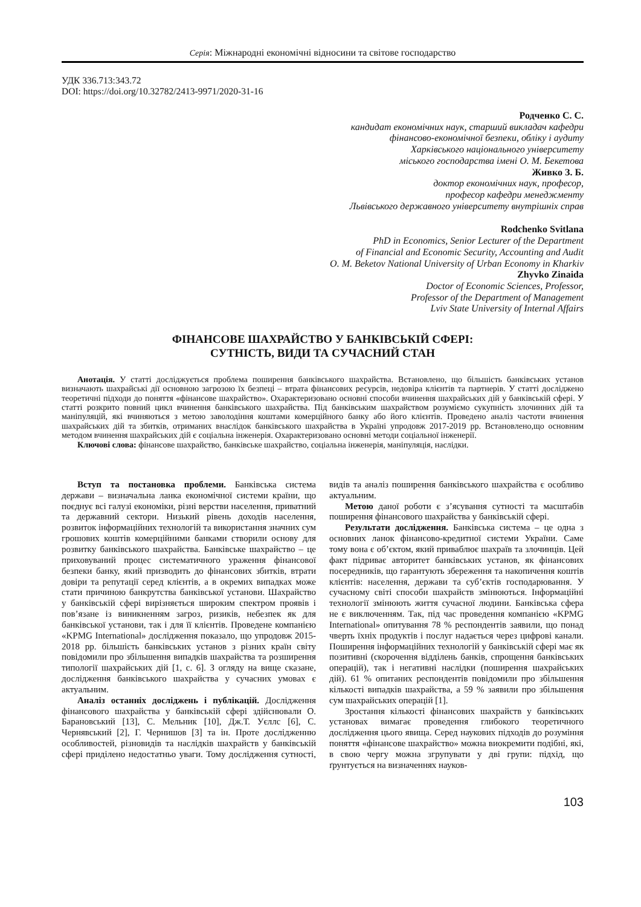Серія: Міжнародні економічні відносини та світове господарство
УДК 336.713:343.72
DOI: https://doi.org/10.32782/2413-9971/2020-31-16
Родченко С. С.
кандидат економічних наук, старший викладач кафедри
фінансово-економічної безпеки, обліку і аудиту
Харківського національного університету
міського господарства імені О. М. Бекетова
Живко З. Б.
доктор економічних наук, професор,
професор кафедри менеджменту
Львівського державного університету внутрішніх справ
Rodchenko Svitlana
PhD in Economics, Senior Lecturer of the Department
of Financial and Economic Security, Accounting and Audit
O. M. Beketov National University of Urban Economy in Kharkiv
Zhyvko Zinaida
Doctor of Economic Sciences, Professor,
Professor of the Department of Management
Lviv State University of Internal Affairs
ФІНАНСОВЕ ШАХРАЙСТВО У БАНКІВСЬКІЙ СФЕРІ:
СУТНІСТЬ, ВИДИ ТА СУЧАСНИЙ СТАН
Анотація. У статті досліджується проблема поширення банківського шахрайства. Встановлено, що більшість банківських установ визначають шахрайські дії основною загрозою їх безпеці – втрата фінансових ресурсів, недовіра клієнтів та партнерів. У статті досліджено теоретичні підходи до поняття «фінансове шахрайство». Охарактеризовано основні способи вчинення шахрайських дій у банківській сфері. У статті розкрито повний цикл вчинення банківського шахрайства. Під банківським шахрайством розуміємо сукупність злочинних дій та маніпуляцій, які вчиняються з метою заволодіння коштами комерційного банку або його клієнтів. Проведено аналіз частоти вчинення шахрайських дій та збитків, отриманих внаслідок банківського шахрайства в Україні упродовж 2017-2019 рр. Встановлено,що основним методом вчинення шахрайських дій є соціальна інженерія. Охарактеризовано основні методи соціальної інженерії.
Ключові слова: фінансове шахрайство, банківське шахрайство, соціальна інженерія, маніпуляція, наслідки.
Вступ та постановка проблеми. Банківська система держави – визначальна ланка економічної системи країни, що поєднує всі галузі економіки, різні верстви населення, приватний та державний сектори. Низький рівень доходів населення, розвиток інформаційних технологій та використання значних сум грошових коштів комерційними банками створили основу для розвитку банківського шахрайства. Банківське шахрайство – це приховуваний процес систематичного ураження фінансової безпеки банку, який призводить до фінансових збитків, втрати довіри та репутації серед клієнтів, а в окремих випадках може стати причиною банкрутства банківської установи. Шахрайство у банківській сфері вирізняється широким спектром проявів і пов’язане із виникненням загроз, ризиків, небезпек як для банківської установи, так і для її клієнтів. Проведене компанією «KPMG International» дослідження показало, що упродовж 2015-2018 рр. більшість банківських установ з різних країн світу повідомили про збільшення випадків шахрайства та розширення типології шахрайських дій [1, с. 6]. З огляду на вище сказане, дослідження банківського шахрайства у сучасних умовах є актуальним.
Аналіз останніх досліджень і публікацій. Дослідження фінансового шахрайства у банківській сфері здійснювали О. Барановський [13], С. Мельник [10], Дж.Т. Уєллс [6], С. Чернявський [2], Г. Чернишов [3] та ін. Проте дослідженню особливостей, різновидів та наслідків шахрайств у банківській сфері приділено недостатньо уваги. Тому дослідження сутності, видів та аналіз поширення банківського шахрайства є особливо актуальним.
Метою даної роботи є з’ясування сутності та масштабів поширення фінансового шахрайства у банківській сфері.
Результати дослідження. Банківська система – це одна з основних ланок фінансово-кредитної системи України. Саме тому вона є об’єктом, який приваблює шахраїв та злочинців. Цей факт підриває авторитет банківських установ, як фінансових посередників, що гарантують збереження та накопичення коштів клієнтів: населення, держави та суб’єктів господарювання. У сучасному світі способи шахрайств змінюються. Інформаційні технології змінюють життя сучасної людини. Банківська сфера не є виключенням. Так, під час проведення компанією «KPMG International» опитування 78 % респондентів заявили, що понад чверть їхніх продуктів і послуг надається через цифрові канали. Поширення інформаційних технологій у банківській сфері має як позитивні (скорочення відділень банків, спрощення банківських операцій), так і негативні наслідки (поширення шахрайських дій). 61 % опитаних респондентів повідомили про збільшення кількості випадків шахрайства, а 59 % заявили про збільшення сум шахрайських операцій [1].
Зростання кількості фінансових шахрайств у банківських установах вимагає проведення глибокого теоретичного дослідження цього явища. Серед наукових підходів до розуміння поняття «фінансове шахрайство» можна виокремити подібні, які, в свою чергу можна згрупувати у дві групи: підхід, що ґрунтується на визначеннях науков-
103